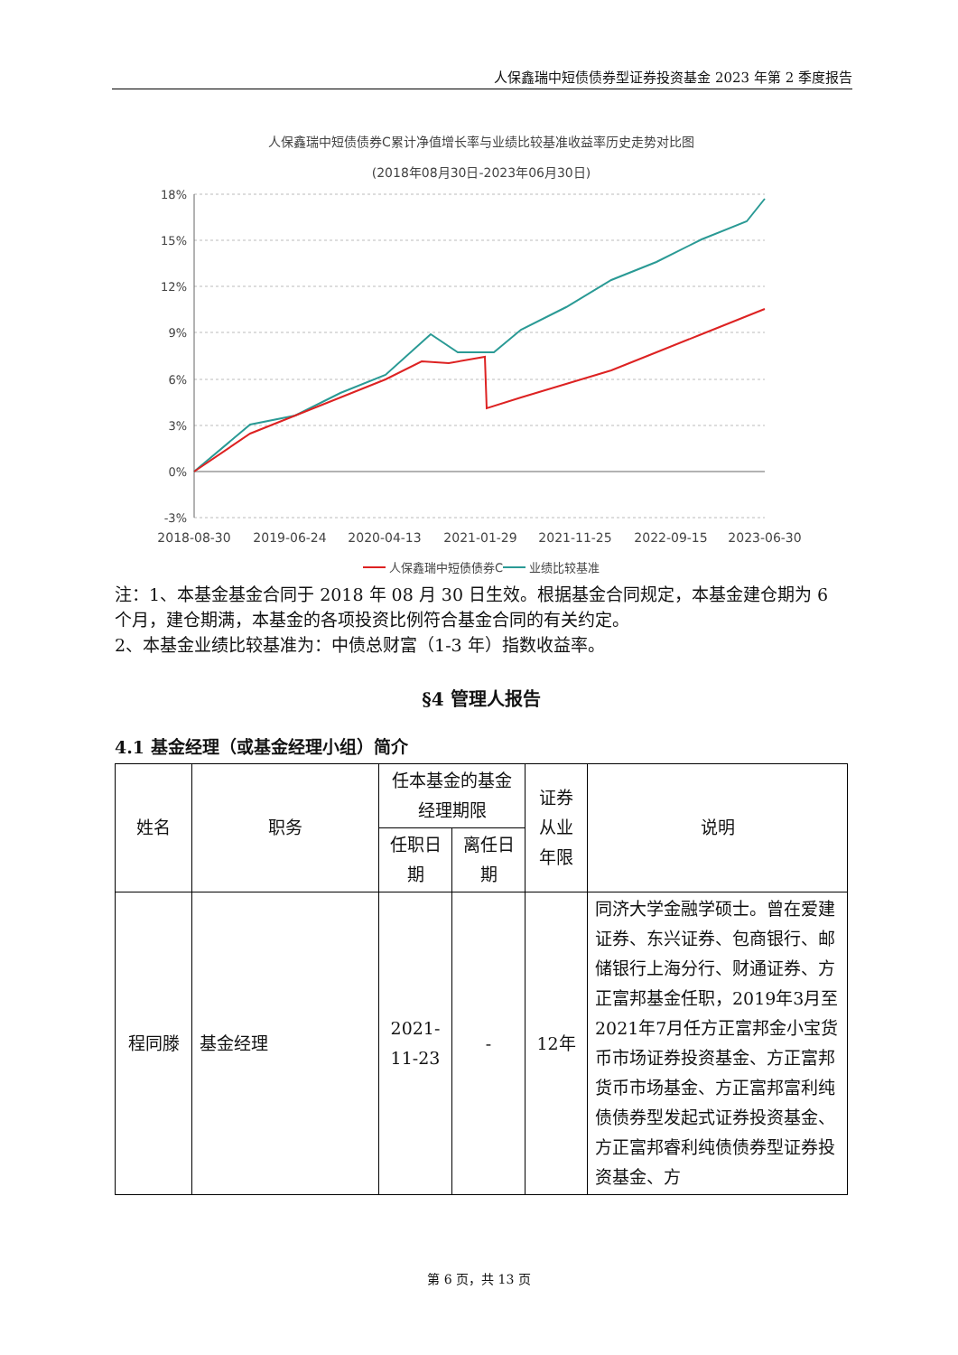人保鑫瑞中短债债券型证券投资基金 2023 年第 2 季度报告
人保鑫瑞中短债债券C累计净值增长率与业绩比较基准收益率历史走势对比图
(2018年08月30日-2023年06月30日)
18%
15%
12%
9%
6%
3%
0%
-3%
2018-08-30
2019-06-24
2020-04-13
2021-01-29
2021-11-25
2022-09-15
2023-06-30
人保鑫瑞中短债债券C
业绩比较基准
注：1、本基金基金合同于 2018 年 08 月 30 日生效。根据基金合同规定，本基金建仓期为 6 个月，建仓期满，本基金的各项投资比例符合基金合同的有关约定。
2、本基金业绩比较基准为：中债总财富（1-3 年）指数收益率。
§4 管理人报告
4.1 基金经理（或基金经理小组）简介
| 姓名 | 职务 | 任本基金的基金经理期限 | | 证券从业年限 | 说明 |
| --- | --- | --- | --- | --- | --- |
| | | 任职日期 | 离任日期 | | |
| 程同滕 | 基金经理 | 2021-11-23 | - | 12年 | 同济大学金融学硕士。曾在爱建证券、东兴证券、包商银行、邮储银行上海分行、财通证券、方正富邦基金任职，2019年3月至2021年7月任方正富邦金小宝货币市场证券投资基金、方正富邦货币市场基金、方正富邦富利纯债债券型发起式证券投资基金、方正富邦睿利纯债债券型证券投资基金、方 |
第 6 页，共 13 页